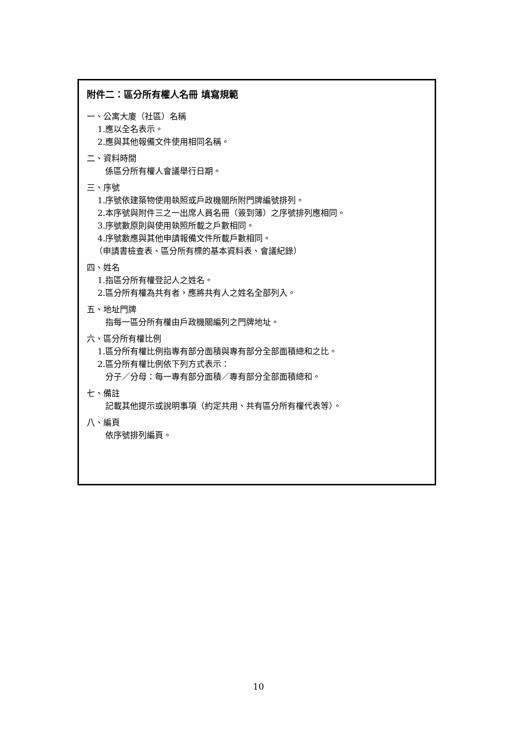附件二：區分所有權人名冊 填寫規範
一、公寓大廈（社區）名稱
1.應以全名表示。
2.應與其他報備文件使用相同名稱。
二、資料時間
係區分所有權人會議舉行日期。
三、序號
1.序號依建築物使用執照或戶政機關所附門牌編號排列。
2.本序號與附件三之一出席人員名冊（簽到簿）之序號排列應相同。
3.序號數原則與使用執照所載之戶數相同。
4.序號數應與其他申請報備文件所載戶數相同。
（申請書檢查表、區分所有標的基本資料表、會議紀錄）
四、姓名
1.指區分所有權登記人之姓名。
2.區分所有權為共有者，應將共有人之姓名全部列入。
五、地址門牌
指每一區分所有權由戶政機關編列之門牌地址。
六、區分所有權比例
1.區分所有權比例指專有部分面積與專有部分全部面積總和之比。
2.區分所有權比例依下列方式表示：
分子／分母：每一專有部分面積／專有部分全部面積總和。
七、備註
記載其他提示或說明事項（約定共用、共有區分所有權代表等）。
八、編頁
依序號排列編頁。
10